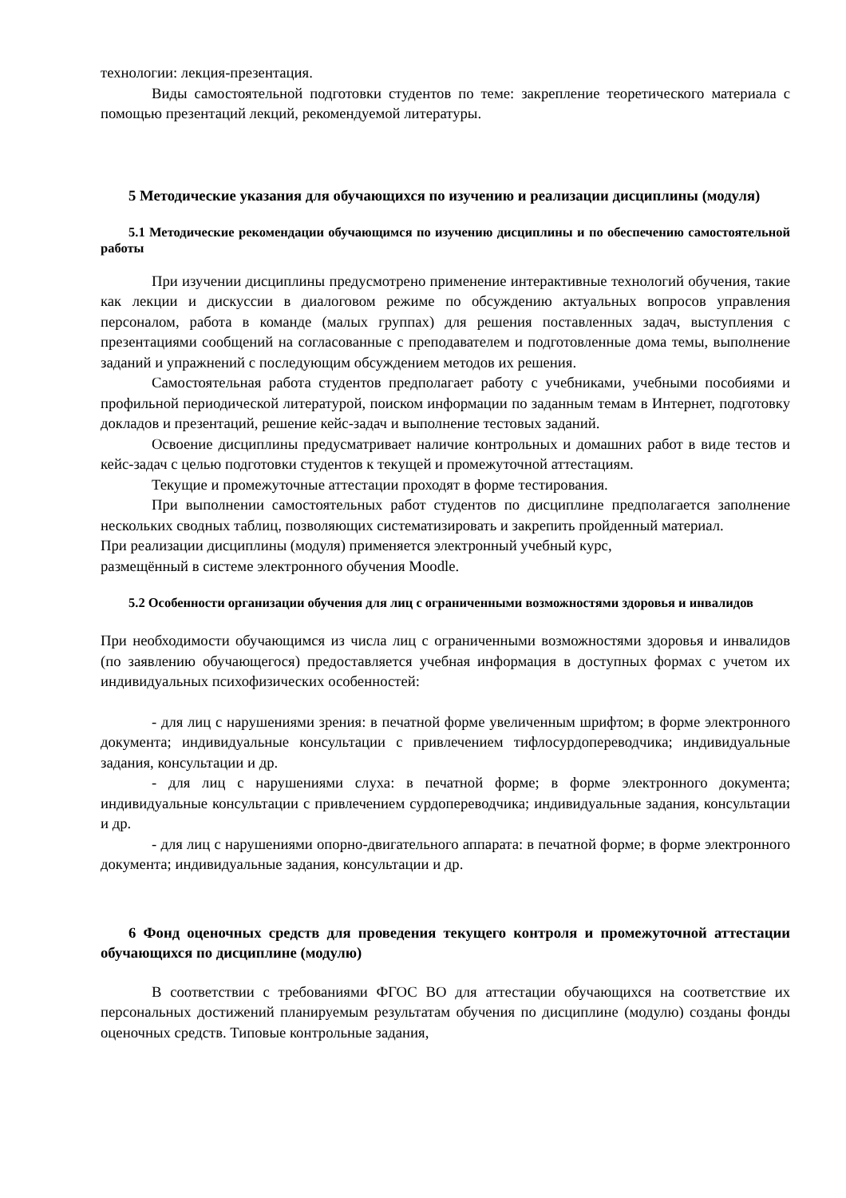технологии: лекция-презентация.
Виды самостоятельной подготовки студентов по теме: закрепление теоретического материала с помощью презентаций лекций, рекомендуемой литературы.
5 Методические указания для обучающихся по изучению и реализации дисциплины (модуля)
5.1 Методические рекомендации обучающимся по изучению дисциплины и по обеспечению самостоятельной работы
При изучении дисциплины предусмотрено применение интерактивные технологий обучения, такие как лекции и дискуссии в диалоговом режиме по обсуждению актуальных вопросов управления персоналом, работа в команде (малых группах) для решения поставленных задач, выступления с презентациями сообщений на согласованные с преподавателем и подготовленные дома темы, выполнение заданий и упражнений с последующим обсуждением методов их решения.
Самостоятельная работа студентов предполагает работу с учебниками, учебными пособиями и профильной периодической литературой, поиском информации по заданным темам в Интернет, подготовку докладов и презентаций, решение кейс-задач и выполнение тестовых заданий.
Освоение дисциплины предусматривает наличие контрольных и домашних работ в виде тестов и кейс-задач с целью подготовки студентов к текущей и промежуточной аттестациям.
Текущие и промежуточные аттестации проходят в форме тестирования.
При выполнении самостоятельных работ студентов по дисциплине предполагается заполнение нескольких сводных таблиц, позволяющих систематизировать и закрепить пройденный материал.
При реализации дисциплины (модуля) применяется электронный учебный курс,
размещённый в системе электронного обучения Moodle.
5.2 Особенности организации обучения для лиц с ограниченными возможностями здоровья и инвалидов
При необходимости обучающимся из числа лиц с ограниченными возможностями здоровья и инвалидов (по заявлению обучающегося) предоставляется учебная информация в доступных формах с учетом их индивидуальных психофизических особенностей:
- для лиц с нарушениями зрения: в печатной форме увеличенным шрифтом; в форме электронного документа; индивидуальные консультации с привлечением тифлосурдопереводчика; индивидуальные задания, консультации и др.
- для лиц с нарушениями слуха: в печатной форме; в форме электронного документа; индивидуальные консультации с привлечением сурдопереводчика; индивидуальные задания, консультации и др.
- для лиц с нарушениями опорно-двигательного аппарата: в печатной форме; в форме электронного документа; индивидуальные задания, консультации и др.
6 Фонд оценочных средств для проведения текущего контроля и промежуточной аттестации обучающихся по дисциплине (модулю)
В соответствии с требованиями ФГОС ВО для аттестации обучающихся на соответствие их персональных достижений планируемым результатам обучения по дисциплине (модулю) созданы фонды оценочных средств. Типовые контрольные задания,